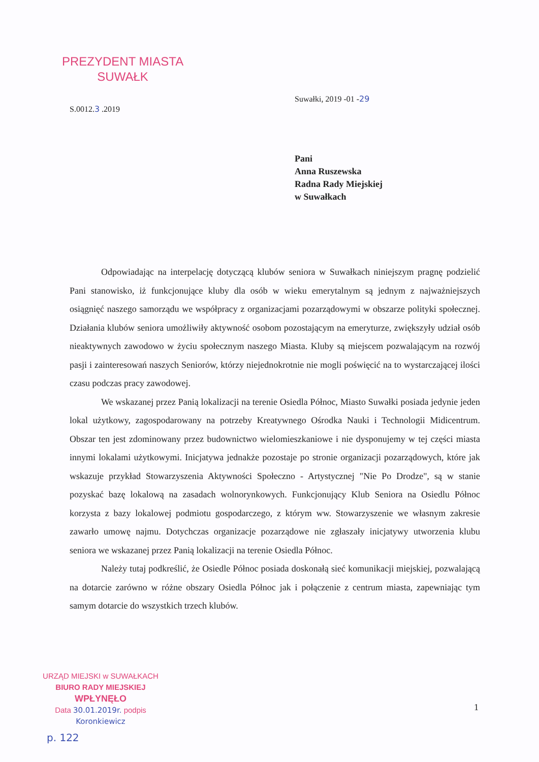PREZYDENT MIASTA
SUWAŁK
Suwałki, 2019 -01 -29
S.0012.3 .2019
Pani
Anna Ruszewska
Radna Rady Miejskiej
w Suwałkach
Odpowiadając na interpelację dotyczącą klubów seniora w Suwałkach niniejszym pragnę podzielić Pani stanowisko, iż funkcjonujące kluby dla osób w wieku emerytalnym są jednym z najważniejszych osiągnięć naszego samorządu we współpracy z organizacjami pozarządowymi w obszarze polityki społecznej. Działania klubów seniora umożliwiły aktywność osobom pozostającym na emeryturze, zwiększyły udział osób nieaktywnych zawodowo w życiu społecznym naszego Miasta. Kluby są miejscem pozwalającym na rozwój pasji i zainteresowań naszych Seniorów, którzy niejednokrotnie nie mogli poświęcić na to wystarczającej ilości czasu podczas pracy zawodowej.
We wskazanej przez Panią lokalizacji na terenie Osiedla Północ, Miasto Suwałki posiada jedynie jeden lokal użytkowy, zagospodarowany na potrzeby Kreatywnego Ośrodka Nauki i Technologii Midicentrum. Obszar ten jest zdominowany przez budownictwo wielomieszkaniowe i nie dysponujemy w tej części miasta innymi lokalami użytkowymi. Inicjatywa jednakże pozostaje po stronie organizacji pozarządowych, które jak wskazuje przykład Stowarzyszenia Aktywności Społeczno - Artystycznej "Nie Po Drodze", są w stanie pozyskać bazę lokalową na zasadach wolnorynkowych. Funkcjonujący Klub Seniora na Osiedlu Północ korzysta z bazy lokalowej podmiotu gospodarczego, z którym ww. Stowarzyszenie we własnym zakresie zawarło umowę najmu. Dotychczas organizacje pozarządowe nie zgłaszały inicjatywy utworzenia klubu seniora we wskazanej przez Panią lokalizacji na terenie Osiedla Północ.
Należy tutaj podkreślić, że Osiedle Północ posiada doskonałą sieć komunikacji miejskiej, pozwalającą na dotarcie zarówno w różne obszary Osiedla Północ jak i połączenie z centrum miasta, zapewniając tym samym dotarcie do wszystkich trzech klubów.
URZĄD MIEJSKI w SUWAŁKACH
BIURO RADY MIEJSKIEJ
WPŁYNĘŁO
Data 30.01.2019r. podpis Koronkiewicz
1
p. 122